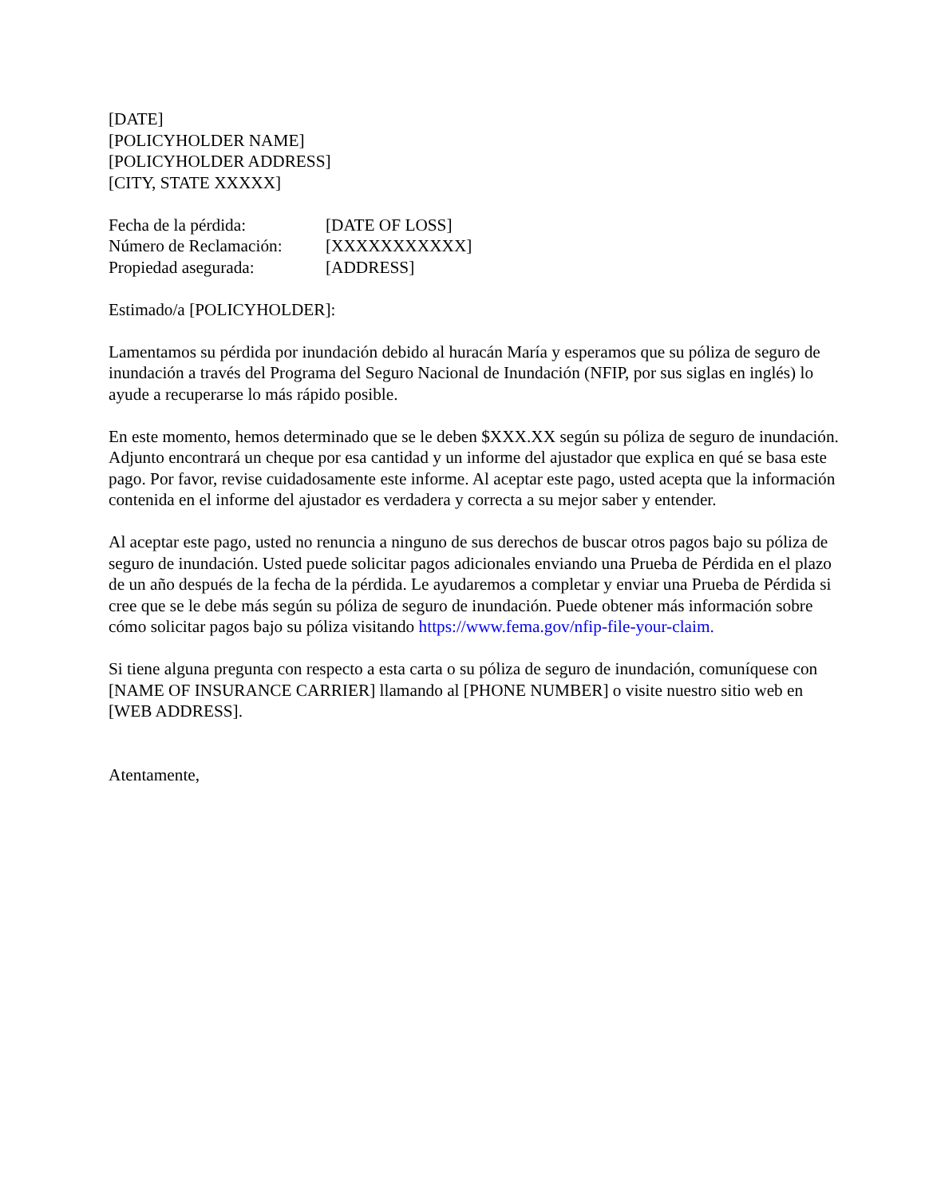[DATE]
[POLICYHOLDER NAME]
[POLICYHOLDER ADDRESS]
[CITY, STATE XXXXX]
Fecha de la pérdida: [DATE OF LOSS]
Número de Reclamación: [XXXXXXXXXXX]
Propiedad asegurada: [ADDRESS]
Estimado/a [POLICYHOLDER]:
Lamentamos su pérdida por inundación debido al huracán María y esperamos que su póliza de seguro de inundación a través del Programa del Seguro Nacional de Inundación (NFIP, por sus siglas en inglés) lo ayude a recuperarse lo más rápido posible.
En este momento, hemos determinado que se le deben $XXX.XX según su póliza de seguro de inundación. Adjunto encontrará un cheque por esa cantidad y un informe del ajustador que explica en qué se basa este pago. Por favor, revise cuidadosamente este informe. Al aceptar este pago, usted acepta que la información contenida en el informe del ajustador es verdadera y correcta a su mejor saber y entender.
Al aceptar este pago, usted no renuncia a ninguno de sus derechos de buscar otros pagos bajo su póliza de seguro de inundación. Usted puede solicitar pagos adicionales enviando una Prueba de Pérdida en el plazo de un año después de la fecha de la pérdida. Le ayudaremos a completar y enviar una Prueba de Pérdida si cree que se le debe más según su póliza de seguro de inundación. Puede obtener más información sobre cómo solicitar pagos bajo su póliza visitando https://www.fema.gov/nfip-file-your-claim.
Si tiene alguna pregunta con respecto a esta carta o su póliza de seguro de inundación, comuníquese con [NAME OF INSURANCE CARRIER] llamando al [PHONE NUMBER] o visite nuestro sitio web en [WEB ADDRESS].
Atentamente,